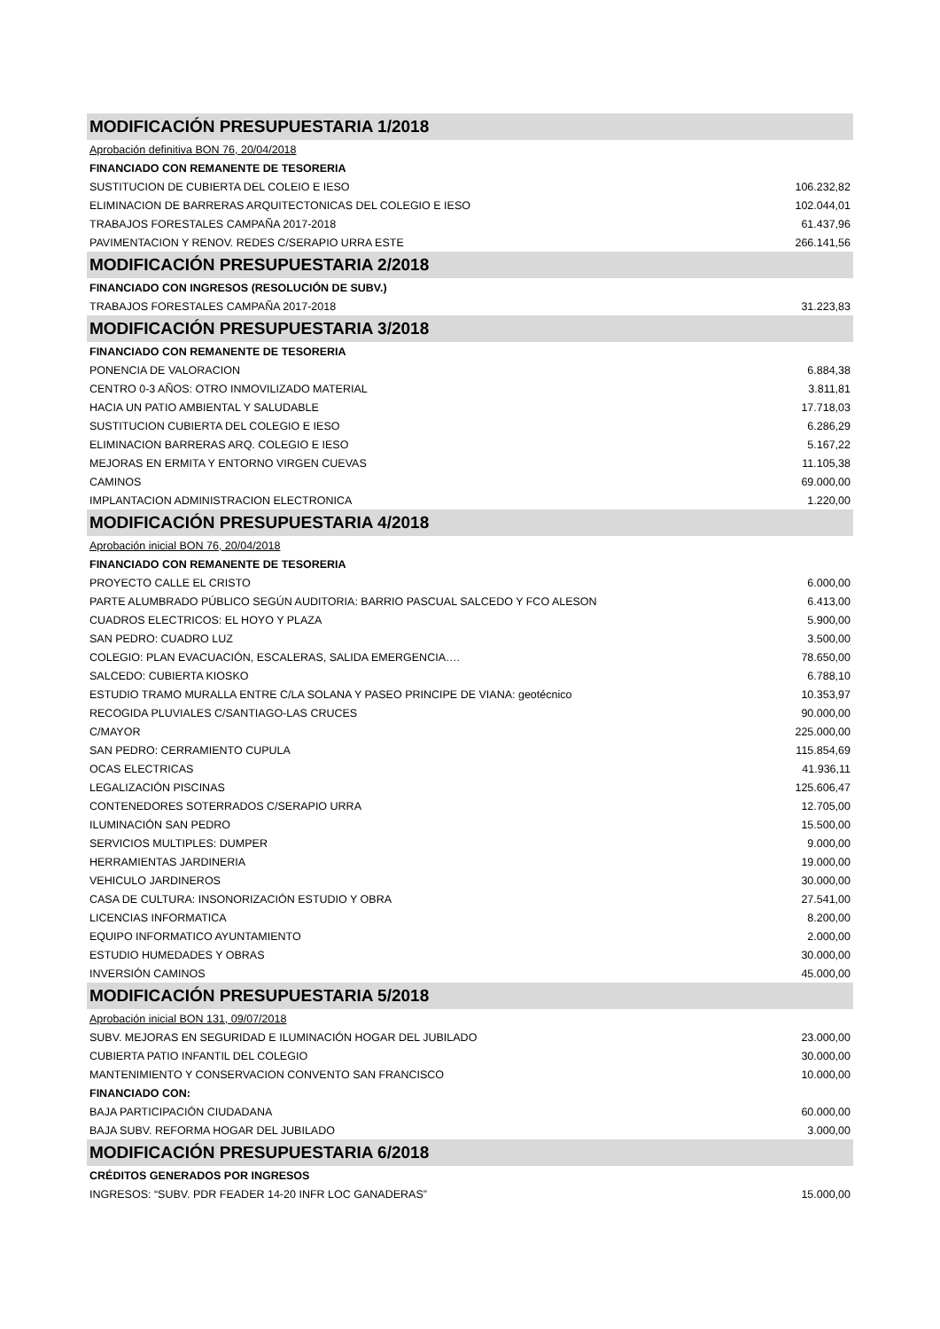| MODIFICACIÓN PRESUPUESTARIA 1/2018 | |
| Aprobación definitiva BON 76, 20/04/2018 | |
| FINANCIADO CON REMANENTE DE TESORERIA | |
| SUSTITUCION DE CUBIERTA DEL COLEIO E IESO | 106.232,82 |
| ELIMINACION DE BARRERAS ARQUITECTONICAS DEL COLEGIO E IESO | 102.044,01 |
| TRABAJOS FORESTALES CAMPAÑA 2017-2018 | 61.437,96 |
| PAVIMENTACION Y RENOV. REDES C/SERAPIO URRA ESTE | 266.141,56 |
| MODIFICACIÓN PRESUPUESTARIA 2/2018 | |
| FINANCIADO CON INGRESOS (RESOLUCIÓN DE SUBV.) | |
| TRABAJOS FORESTALES CAMPAÑA 2017-2018 | 31.223,83 |
| MODIFICACIÓN PRESUPUESTARIA 3/2018 | |
| FINANCIADO CON REMANENTE DE TESORERIA | |
| PONENCIA DE VALORACION | 6.884,38 |
| CENTRO 0-3 AÑOS: OTRO INMOVILIZADO MATERIAL | 3.811,81 |
| HACIA UN PATIO AMBIENTAL Y SALUDABLE | 17.718,03 |
| SUSTITUCION CUBIERTA DEL COLEGIO E IESO | 6.286,29 |
| ELIMINACION BARRERAS ARQ. COLEGIO E IESO | 5.167,22 |
| MEJORAS EN ERMITA Y ENTORNO VIRGEN CUEVAS | 11.105,38 |
| CAMINOS | 69.000,00 |
| IMPLANTACION ADMINISTRACION ELECTRONICA | 1.220,00 |
| MODIFICACIÓN PRESUPUESTARIA 4/2018 | |
| Aprobación inicial BON 76, 20/04/2018 | |
| FINANCIADO CON REMANENTE DE TESORERIA | |
| PROYECTO CALLE EL CRISTO | 6.000,00 |
| PARTE ALUMBRADO PÚBLICO SEGÚN AUDITORIA: BARRIO PASCUAL SALCEDO Y FCO ALESON | 6.413,00 |
| CUADROS ELECTRICOS: EL HOYO Y PLAZA | 5.900,00 |
| SAN PEDRO: CUADRO LUZ | 3.500,00 |
| COLEGIO: PLAN EVACUACIÓN, ESCALERAS, SALIDA EMERGENCIA…. | 78.650,00 |
| SALCEDO: CUBIERTA KIOSKO | 6.788,10 |
| ESTUDIO TRAMO MURALLA ENTRE C/LA SOLANA Y PASEO PRINCIPE DE VIANA: geotécnico | 10.353,97 |
| RECOGIDA PLUVIALES C/SANTIAGO-LAS CRUCES | 90.000,00 |
| C/MAYOR | 225.000,00 |
| SAN PEDRO: CERRAMIENTO CUPULA | 115.854,69 |
| OCAS ELECTRICAS | 41.936,11 |
| LEGALIZACIÓN PISCINAS | 125.606,47 |
| CONTENEDORES SOTERRADOS C/SERAPIO URRA | 12.705,00 |
| ILUMINACIÓN SAN PEDRO | 15.500,00 |
| SERVICIOS MULTIPLES: DUMPER | 9.000,00 |
| HERRAMIENTAS JARDINERIA | 19.000,00 |
| VEHICULO JARDINEROS | 30.000,00 |
| CASA DE CULTURA: INSONORIZACIÓN ESTUDIO Y OBRA | 27.541,00 |
| LICENCIAS INFORMATICA | 8.200,00 |
| EQUIPO INFORMATICO AYUNTAMIENTO | 2.000,00 |
| ESTUDIO HUMEDADES Y OBRAS | 30.000,00 |
| INVERSIÓN CAMINOS | 45.000,00 |
| MODIFICACIÓN PRESUPUESTARIA 5/2018 | |
| Aprobación inicial BON 131, 09/07/2018 | |
| SUBV. MEJORAS EN SEGURIDAD E ILUMINACIÓN HOGAR DEL JUBILADO | 23.000,00 |
| CUBIERTA PATIO INFANTIL DEL COLEGIO | 30.000,00 |
| MANTENIMIENTO Y CONSERVACION CONVENTO SAN FRANCISCO | 10.000,00 |
| FINANCIADO CON: | |
| BAJA PARTICIPACIÓN CIUDADANA | 60.000,00 |
| BAJA SUBV. REFORMA HOGAR DEL JUBILADO | 3.000,00 |
| MODIFICACIÓN PRESUPUESTARIA 6/2018 | |
| CRÉDITOS GENERADOS POR INGRESOS | |
| INGRESOS: “SUBV. PDR FEADER 14-20 INFR LOC GANADERAS” | 15.000,00 |